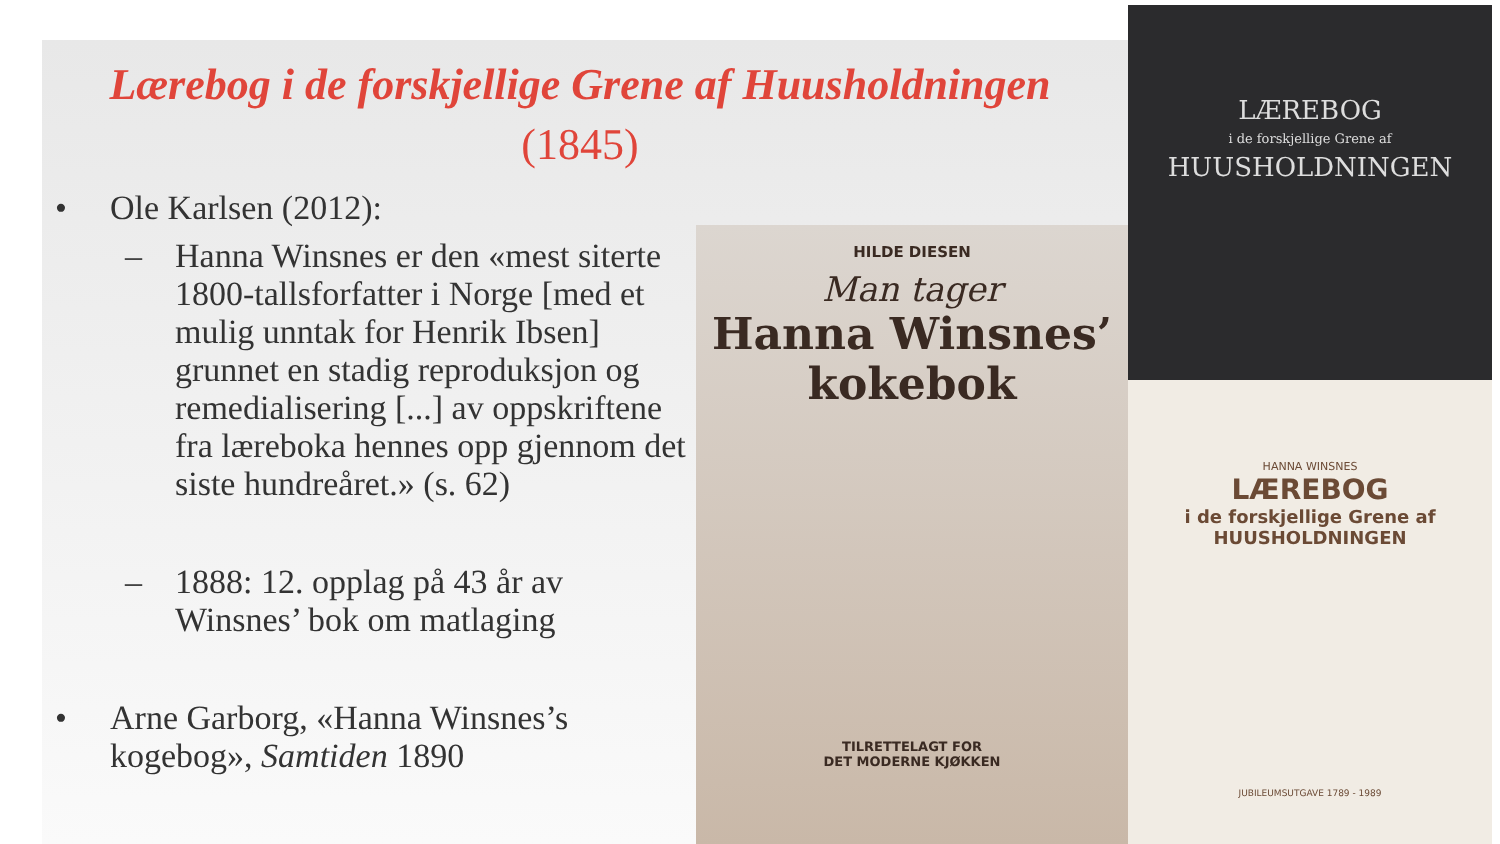Lærebog i de forskjellige Grene af Huusholdningen
(1845)
• Ole Karlsen (2012):
– Hanna Winsnes er den «mest siterte 1800-tallsforfatter i Norge [med et mulig unntak for Henrik Ibsen] grunnet en stadig reproduksjon og remedialisering [...] av oppskriftene fra læreboka hennes opp gjennom det siste hundreåret.» (s. 62)
– 1888: 12. opplag på 43 år av Winsnes’ bok om matlaging
• Arne Garborg, «Hanna Winsnes’s kogebog», Samtiden 1890
HILDE DIESEN
Man tager
Hanna Winsnes’
kokebok
TILRETTELAGT FOR
DET MODERNE KJØKKEN
LÆREBOG
i de forskjellige Grene af
HUUSHOLDNINGEN
HANNA WINSNES
LÆREBOG
i de forskjellige Grene af
HUUSHOLDNINGEN
JUBILEUMSUTGAVE 1789 - 1989